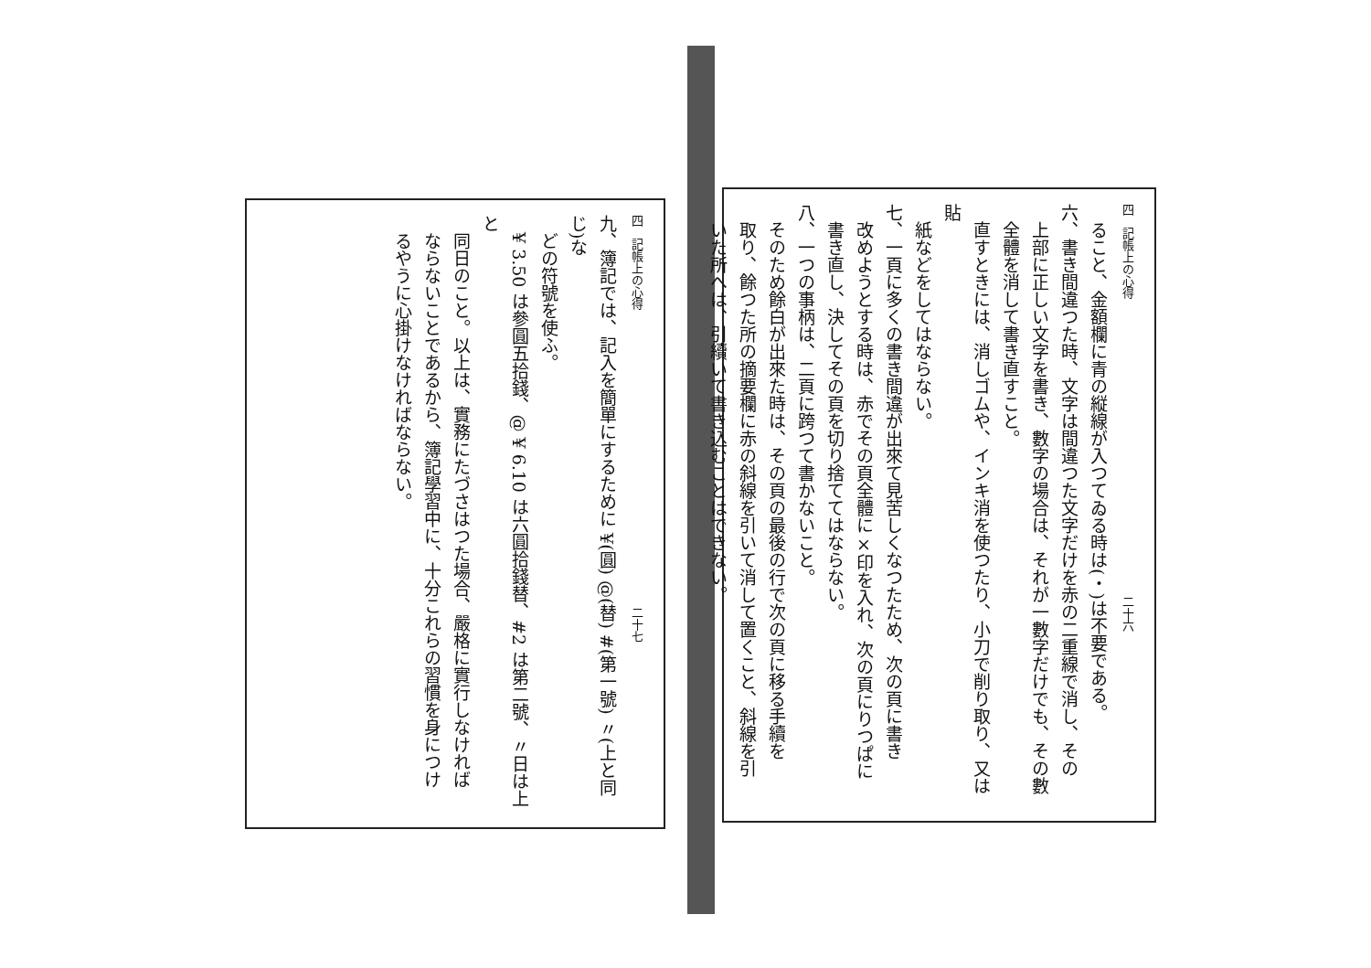四　記帳上の心得　　　　　　　　　　　　　　　　　　　　　　　　　二十六
　ること、金額欄に青の縦線が入つてゐる時は(・)は不要である。
六、書き間違つた時、文字は間違つた文字だけを赤の二重線で消し、その
　上部に正しい文字を書き、數字の場合は、それが一數字だけでも、その數
　全體を消して書き直すこと。
　直すときには、消しゴムや、インキ消を使つたり、小刀で削り取り、又は貼
　紙などをしてはならない。
七、一頁に多くの書き間違が出來て見苦しくなつたため、次の頁に書き
　改めようとする時は、赤でその頁全體に×印を入れ、次の頁にりつぱに
　書き直し、決してその頁を切り捨ててはならない。
八、一つの事柄は、二頁に跨つて書かないこと。
　そのため餘白が出來た時は、その頁の最後の行で次の頁に移る手續を
　取り、餘つた所の摘要欄に赤の斜線を引いて消して置くこと、斜線を引
　いた所へは、引續いて書き込むことはできない。
四　記帳上の心得　　　　　　　　　　　　　　　　　　　　　　　　　二十七
九、簿記では、記入を簡單にするために ¥(圓) @(替) #(第一號) 〃(上と同じ)な
　どの符號を使ふ。
　¥ 3.50 は參圓五拾錢、@ ¥ 6.10 は六圓拾錢替、#2 は第二號、〃日は上と
　同日のこと。以上は、實務にたづさはつた場合、嚴格に實行しなければ
　ならないことであるから、簿記學習中に、十分これらの習慣を身につけ
　るやうに心掛けなければならない。